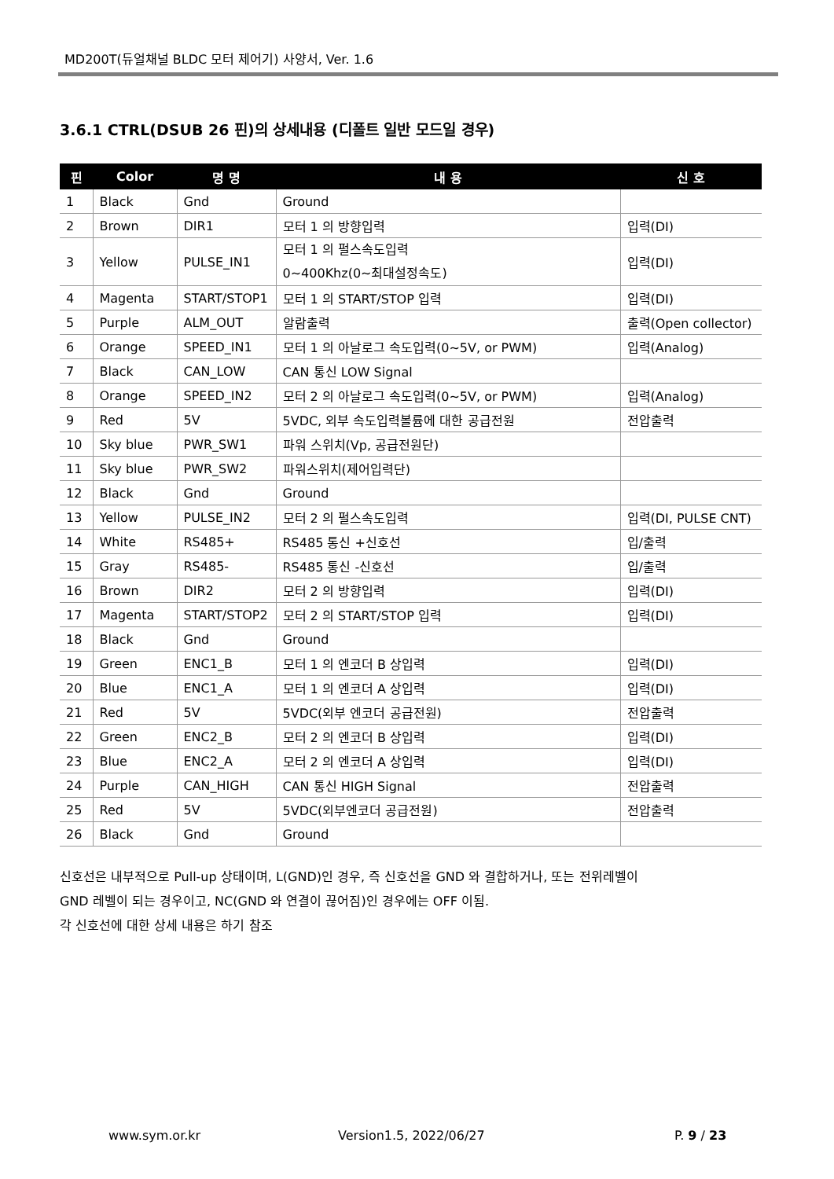MD200T(듀얼채널 BLDC 모터 제어기) 사양서, Ver. 1.6
3.6.1 CTRL(DSUB 26 핀)의 상세내용 (디폴트 일반 모드일 경우)
| 핀 | Color | 명 명 | 내 용 | 신 호 |
| --- | --- | --- | --- | --- |
| 1 | Black | Gnd | Ground | |
| 2 | Brown | DIR1 | 모터 1 의 방향입력 | 입력(DI) |
| 3 | Yellow | PULSE_IN1 | 모터 1 의 펄스속도입력 0~400Khz(0~최대설정속도) | 입력(DI) |
| 4 | Magenta | START/STOP1 | 모터 1 의 START/STOP 입력 | 입력(DI) |
| 5 | Purple | ALM_OUT | 알람출력 | 출력(Open collector) |
| 6 | Orange | SPEED_IN1 | 모터 1 의 아날로그 속도입력(0~5V, or PWM) | 입력(Analog) |
| 7 | Black | CAN_LOW | CAN 통신 LOW Signal | |
| 8 | Orange | SPEED_IN2 | 모터 2 의 아날로그 속도입력(0~5V, or PWM) | 입력(Analog) |
| 9 | Red | 5V | 5VDC, 외부 속도입력볼륨에 대한 공급전원 | 전압출력 |
| 10 | Sky blue | PWR_SW1 | 파워 스위치(Vp, 공급전원단) | |
| 11 | Sky blue | PWR_SW2 | 파워스위치(제어입력단) | |
| 12 | Black | Gnd | Ground | |
| 13 | Yellow | PULSE_IN2 | 모터 2 의 펄스속도입력 | 입력(DI, PULSE CNT) |
| 14 | White | RS485+ | RS485 통신 +신호선 | 입/출력 |
| 15 | Gray | RS485- | RS485 통신 -신호선 | 입/출력 |
| 16 | Brown | DIR2 | 모터 2 의 방향입력 | 입력(DI) |
| 17 | Magenta | START/STOP2 | 모터 2 의 START/STOP 입력 | 입력(DI) |
| 18 | Black | Gnd | Ground | |
| 19 | Green | ENC1_B | 모터 1 의 엔코더 B 상입력 | 입력(DI) |
| 20 | Blue | ENC1_A | 모터 1 의 엔코더 A 상입력 | 입력(DI) |
| 21 | Red | 5V | 5VDC(외부 엔코더 공급전원) | 전압출력 |
| 22 | Green | ENC2_B | 모터 2 의 엔코더 B 상입력 | 입력(DI) |
| 23 | Blue | ENC2_A | 모터 2 의 엔코더 A 상입력 | 입력(DI) |
| 24 | Purple | CAN_HIGH | CAN 통신 HIGH Signal | 전압출력 |
| 25 | Red | 5V | 5VDC(외부엔코더 공급전원) | 전압출력 |
| 26 | Black | Gnd | Ground | |
신호선은 내부적으로 Pull-up 상태이며, L(GND)인 경우, 즉 신호선을 GND 와 결합하거나, 또는 전위레벨이
GND 레벨이 되는 경우이고, NC(GND 와 연결이 끊어짐)인 경우에는 OFF 이됨.
각 신호선에 대한 상세 내용은 하기 참조
www.sym.or.kr Version1.5, 2022/06/27 P. 9 / 23